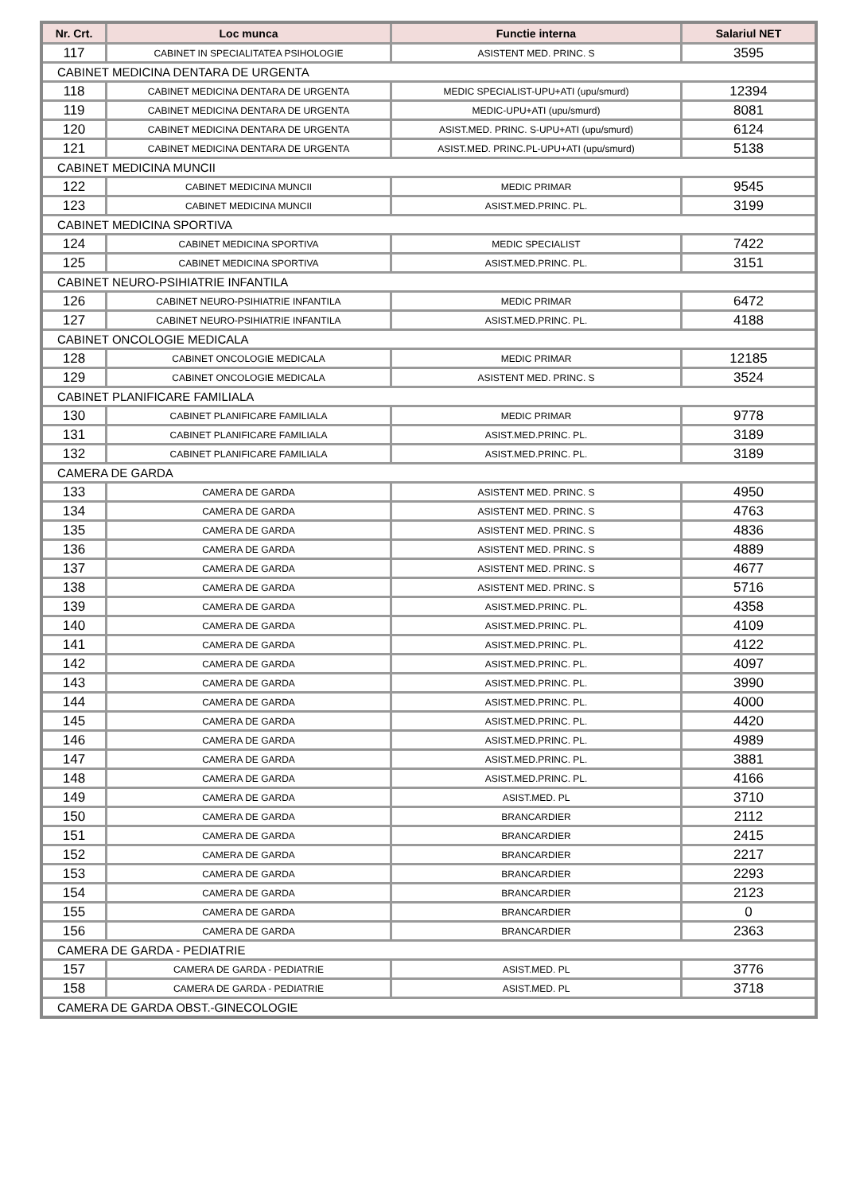| Nr. Crt. | Loc munca | Functie interna | Salariul NET |
| --- | --- | --- | --- |
| 117 | CABINET IN SPECIALITATEA PSIHOLOGIE | ASISTENT MED. PRINC. S | 3595 |
| CABINET MEDICINA DENTARA DE URGENTA | | | |
| 118 | CABINET MEDICINA DENTARA DE URGENTA | MEDIC SPECIALIST-UPU+ATI (upu/smurd) | 12394 |
| 119 | CABINET MEDICINA DENTARA DE URGENTA | MEDIC-UPU+ATI (upu/smurd) | 8081 |
| 120 | CABINET MEDICINA DENTARA DE URGENTA | ASIST.MED. PRINC. S-UPU+ATI (upu/smurd) | 6124 |
| 121 | CABINET MEDICINA DENTARA DE URGENTA | ASIST.MED. PRINC.PL-UPU+ATI (upu/smurd) | 5138 |
| CABINET MEDICINA MUNCII | | | |
| 122 | CABINET MEDICINA MUNCII | MEDIC PRIMAR | 9545 |
| 123 | CABINET MEDICINA MUNCII | ASIST.MED.PRINC. PL. | 3199 |
| CABINET MEDICINA SPORTIVA | | | |
| 124 | CABINET MEDICINA SPORTIVA | MEDIC SPECIALIST | 7422 |
| 125 | CABINET MEDICINA SPORTIVA | ASIST.MED.PRINC. PL. | 3151 |
| CABINET NEURO-PSIHIATRIE INFANTILA | | | |
| 126 | CABINET NEURO-PSIHIATRIE INFANTILA | MEDIC PRIMAR | 6472 |
| 127 | CABINET NEURO-PSIHIATRIE INFANTILA | ASIST.MED.PRINC. PL. | 4188 |
| CABINET ONCOLOGIE MEDICALA | | | |
| 128 | CABINET ONCOLOGIE MEDICALA | MEDIC PRIMAR | 12185 |
| 129 | CABINET ONCOLOGIE MEDICALA | ASISTENT MED. PRINC. S | 3524 |
| CABINET PLANIFICARE FAMILIALA | | | |
| 130 | CABINET PLANIFICARE FAMILIALA | MEDIC PRIMAR | 9778 |
| 131 | CABINET PLANIFICARE FAMILIALA | ASIST.MED.PRINC. PL. | 3189 |
| 132 | CABINET PLANIFICARE FAMILIALA | ASIST.MED.PRINC. PL. | 3189 |
| CAMERA DE GARDA | | | |
| 133 | CAMERA DE GARDA | ASISTENT MED. PRINC. S | 4950 |
| 134 | CAMERA DE GARDA | ASISTENT MED. PRINC. S | 4763 |
| 135 | CAMERA DE GARDA | ASISTENT MED. PRINC. S | 4836 |
| 136 | CAMERA DE GARDA | ASISTENT MED. PRINC. S | 4889 |
| 137 | CAMERA DE GARDA | ASISTENT MED. PRINC. S | 4677 |
| 138 | CAMERA DE GARDA | ASISTENT MED. PRINC. S | 5716 |
| 139 | CAMERA DE GARDA | ASIST.MED.PRINC. PL. | 4358 |
| 140 | CAMERA DE GARDA | ASIST.MED.PRINC. PL. | 4109 |
| 141 | CAMERA DE GARDA | ASIST.MED.PRINC. PL. | 4122 |
| 142 | CAMERA DE GARDA | ASIST.MED.PRINC. PL. | 4097 |
| 143 | CAMERA DE GARDA | ASIST.MED.PRINC. PL. | 3990 |
| 144 | CAMERA DE GARDA | ASIST.MED.PRINC. PL. | 4000 |
| 145 | CAMERA DE GARDA | ASIST.MED.PRINC. PL. | 4420 |
| 146 | CAMERA DE GARDA | ASIST.MED.PRINC. PL. | 4989 |
| 147 | CAMERA DE GARDA | ASIST.MED.PRINC. PL. | 3881 |
| 148 | CAMERA DE GARDA | ASIST.MED.PRINC. PL. | 4166 |
| 149 | CAMERA DE GARDA | ASIST.MED. PL | 3710 |
| 150 | CAMERA DE GARDA | BRANCARDIER | 2112 |
| 151 | CAMERA DE GARDA | BRANCARDIER | 2415 |
| 152 | CAMERA DE GARDA | BRANCARDIER | 2217 |
| 153 | CAMERA DE GARDA | BRANCARDIER | 2293 |
| 154 | CAMERA DE GARDA | BRANCARDIER | 2123 |
| 155 | CAMERA DE GARDA | BRANCARDIER | 0 |
| 156 | CAMERA DE GARDA | BRANCARDIER | 2363 |
| CAMERA DE GARDA - PEDIATRIE | | | |
| 157 | CAMERA DE GARDA - PEDIATRIE | ASIST.MED. PL | 3776 |
| 158 | CAMERA DE GARDA - PEDIATRIE | ASIST.MED. PL | 3718 |
| CAMERA DE GARDA OBST.-GINECOLOGIE | | | |